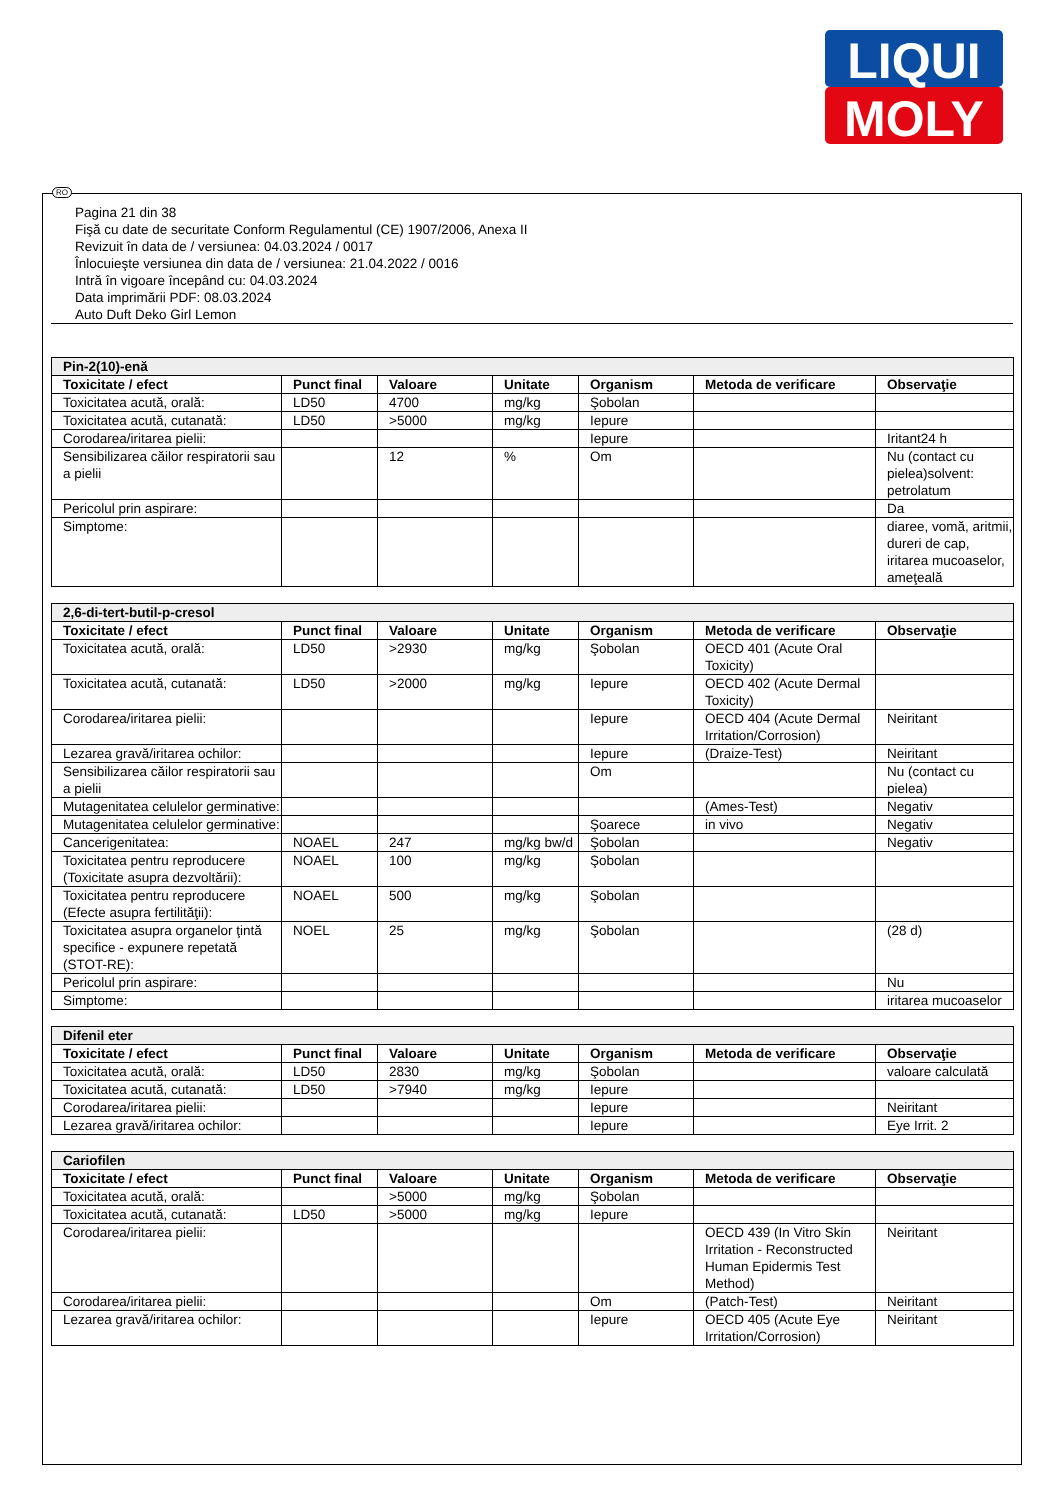LIQUI
MOLY
Pagina 21 din 38
Fişă cu date de securitate Conform Regulamentul (CE) 1907/2006, Anexa II
Revizuit în data de / versiunea: 04.03.2024 / 0017
Înlocuieşte versiunea din data de / versiunea: 21.04.2022 / 0016
Intră în vigoare începând cu: 04.03.2024
Data imprimării PDF: 08.03.2024
Auto Duft Deko Girl Lemon
| Pin-2(10)-enă | | | | | | |
| --- | --- | --- | --- | --- | --- | --- |
| Toxicitate / efect | Punct final | Valoare | Unitate | Organism | Metoda de verificare | Observaţie |
| Toxicitatea acută, orală: | LD50 | 4700 | mg/kg | Şobolan | | |
| Toxicitatea acută, cutanată: | LD50 | >5000 | mg/kg | Iepure | | |
| Corodarea/iritarea pielii: | | | | Iepure | | Iritant24 h |
| Sensibilizarea căilor respiratorii sau a pielii | | 12 | % | Om | | Nu (contact cu pielea)solvent: petrolatum |
| Pericolul prin aspirare: | | | | | | Da |
| Simptome: | | | | | | diaree, vomă, aritmii, dureri de cap, iritarea mucoaselor, ameţeală |
| 2,6-di-tert-butil-p-cresol | | | | | | |
| --- | --- | --- | --- | --- | --- | --- |
| Toxicitate / efect | Punct final | Valoare | Unitate | Organism | Metoda de verificare | Observaţie |
| Toxicitatea acută, orală: | LD50 | >2930 | mg/kg | Şobolan | OECD 401 (Acute Oral Toxicity) | |
| Toxicitatea acută, cutanată: | LD50 | >2000 | mg/kg | Iepure | OECD 402 (Acute Dermal Toxicity) | |
| Corodarea/iritarea pielii: | | | | Iepure | OECD 404 (Acute Dermal Irritation/Corrosion) | Neiritant |
| Lezarea gravă/iritarea ochilor: | | | | Iepure | (Draize-Test) | Neiritant |
| Sensibilizarea căilor respiratorii sau a pielii | | | | Om | | Nu (contact cu pielea) |
| Mutagenitatea celulelor germinative: | | | | | (Ames-Test) | Negativ |
| Mutagenitatea celulelor germinative: | | | | Şoarece | in vivo | Negativ |
| Cancerigenitatea: | NOAEL | 247 | mg/kg bw/d | Şobolan | | Negativ |
| Toxicitatea pentru reproducere (Toxicitate asupra dezvoltării): | NOAEL | 100 | mg/kg | Şobolan | | |
| Toxicitatea pentru reproducere (Efecte asupra fertilităţii): | NOAEL | 500 | mg/kg | Şobolan | | |
| Toxicitatea asupra organelor ţintă specifice - expunere repetată (STOT-RE): | NOEL | 25 | mg/kg | Şobolan | | (28 d) |
| Pericolul prin aspirare: | | | | | | Nu |
| Simptome: | | | | | | iritarea mucoaselor |
| Difenil eter | | | | | | |
| --- | --- | --- | --- | --- | --- | --- |
| Toxicitate / efect | Punct final | Valoare | Unitate | Organism | Metoda de verificare | Observaţie |
| Toxicitatea acută, orală: | LD50 | 2830 | mg/kg | Şobolan | | valoare calculată |
| Toxicitatea acută, cutanată: | LD50 | >7940 | mg/kg | Iepure | | |
| Corodarea/iritarea pielii: | | | | Iepure | | Neiritant |
| Lezarea gravă/iritarea ochilor: | | | | Iepure | | Eye Irrit. 2 |
| Cariofilen | | | | | | |
| --- | --- | --- | --- | --- | --- | --- |
| Toxicitate / efect | Punct final | Valoare | Unitate | Organism | Metoda de verificare | Observaţie |
| Toxicitatea acută, orală: | | >5000 | mg/kg | Şobolan | | |
| Toxicitatea acută, cutanată: | LD50 | >5000 | mg/kg | Iepure | | |
| Corodarea/iritarea pielii: | | | | | OECD 439 (In Vitro Skin Irritation - Reconstructed Human Epidermis Test Method) | Neiritant |
| Corodarea/iritarea pielii: | | | | Om | (Patch-Test) | Neiritant |
| Lezarea gravă/iritarea ochilor: | | | | Iepure | OECD 405 (Acute Eye Irritation/Corrosion) | Neiritant |
RO